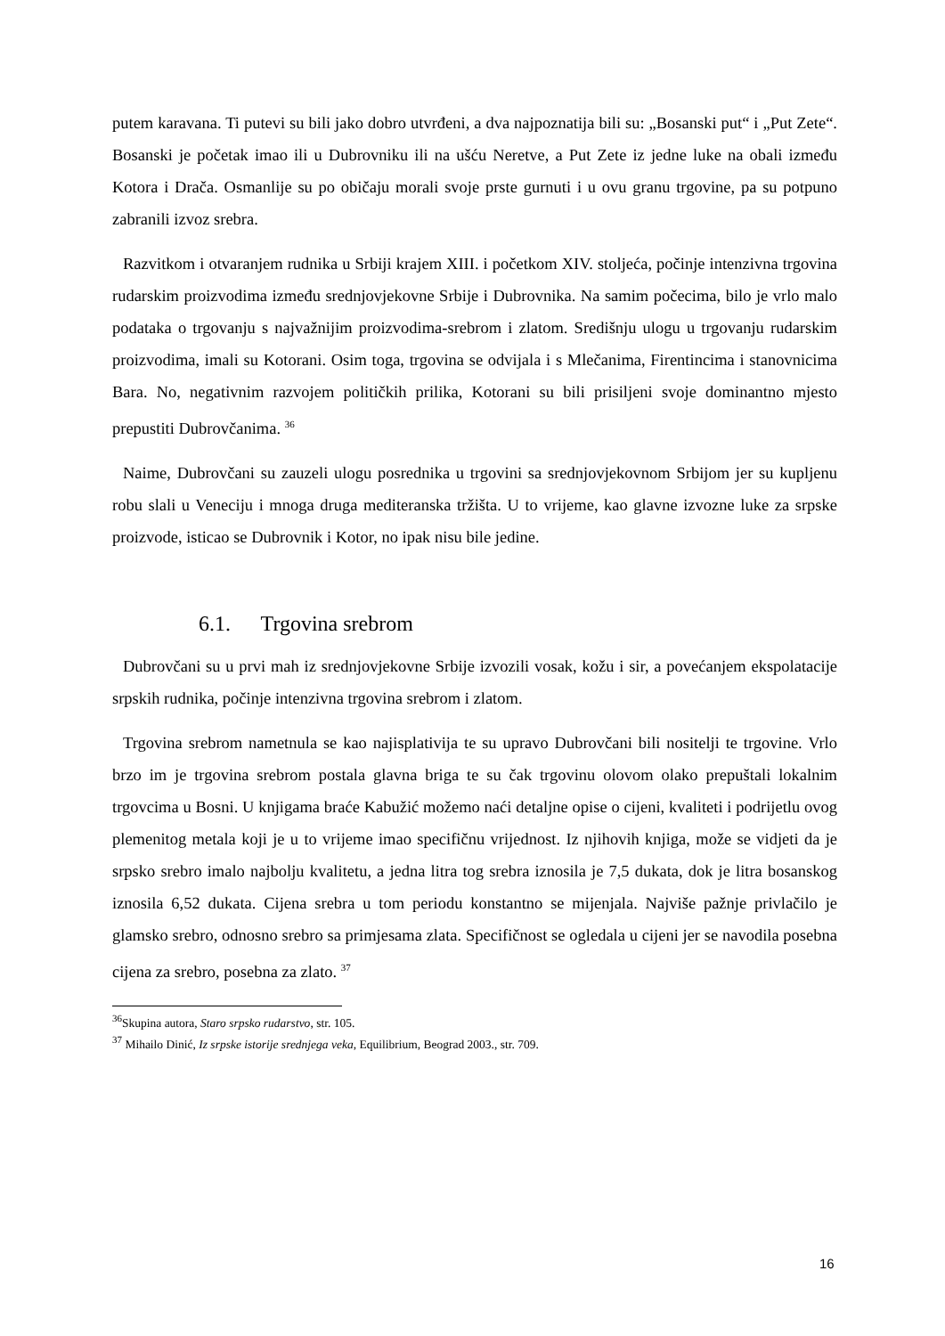putem karavana. Ti putevi su bili jako dobro utvrđeni, a dva najpoznatija bili su: „Bosanski put“ i „Put Zete“. Bosanski je početak imao ili u Dubrovniku ili na ušću Neretve, a Put Zete iz jedne luke na obali između Kotora i Drača. Osmanlije su po običaju morali svoje prste gurnuti i u ovu granu trgovine, pa su potpuno zabranili izvoz srebra.
Razvitkom i otvaranjem rudnika u Srbiji krajem XIII. i početkom XIV. stoljeća, počinje intenzivna trgovina rudarskim proizvodima između srednjovjekovne Srbije i Dubrovnika. Na samim počecima, bilo je vrlo malo podataka o trgovanju s najvažnijim proizvodima-srebrom i zlatom. Središnju ulogu u trgovanju rudarskim proizvodima, imali su Kotorani. Osim toga, trgovina se odvijala i s Mlečanima, Firentincima i stanovnicima Bara. No, negativnim razvojem političkih prilika, Kotorani su bili prisiljeni svoje dominantno mjesto prepustiti Dubrovčanima. <sup>36</sup>
Naime, Dubrovčani su zauzeli ulogu posrednika u trgovini sa srednjovjekovnom Srbijom jer su kupljenu robu slali u Veneciju i mnoga druga mediteranska tržišta. U to vrijeme, kao glavne izvozne luke za srpske proizvode, isticao se Dubrovnik i Kotor, no ipak nisu bile jedine.
6.1. Trgovina srebrom
Dubrovčani su u prvi mah iz srednjovjekovne Srbije izvozili vosak, kožu i sir, a povećanjem ekspolatacije srpskih rudnika, počinje intenzivna trgovina srebrom i zlatom.
Trgovina srebrom nametnula se kao najisplativija te su upravo Dubrovčani bili nositelji te trgovine. Vrlo brzo im je trgovina srebrom postala glavna briga te su čak trgovinu olovom olako prepuštali lokalnim trgovcima u Bosni. U knjigama braće Kabužić možemo naći detaljne opise o cijeni, kvaliteti i podrijetlu ovog plemenitog metala koji je u to vrijeme imao specifičnu vrijednost. Iz njihovih knjiga, može se vidjeti da je srpsko srebro imalo najbolju kvalitetu, a jedna litra tog srebra iznosila je 7,5 dukata, dok je litra bosanskog iznosila 6,52 dukata. Cijena srebra u tom periodu konstantno se mijenjala. Najviše pažnje privlačilo je glamsko srebro, odnosno srebro sa primjesama zlata. Specifičnost se ogledala u cijeni jer se navodila posebna cijena za srebro, posebna za zlato. <sup>37</sup>
<sup>36</sup> Skupina autora, Staro srpsko rudarstvo, str. 105.
<sup>37</sup> Mihailo Dinić, Iz srpske istorije srednjega veka, Equilibrium, Beograd 2003., str. 709.
16